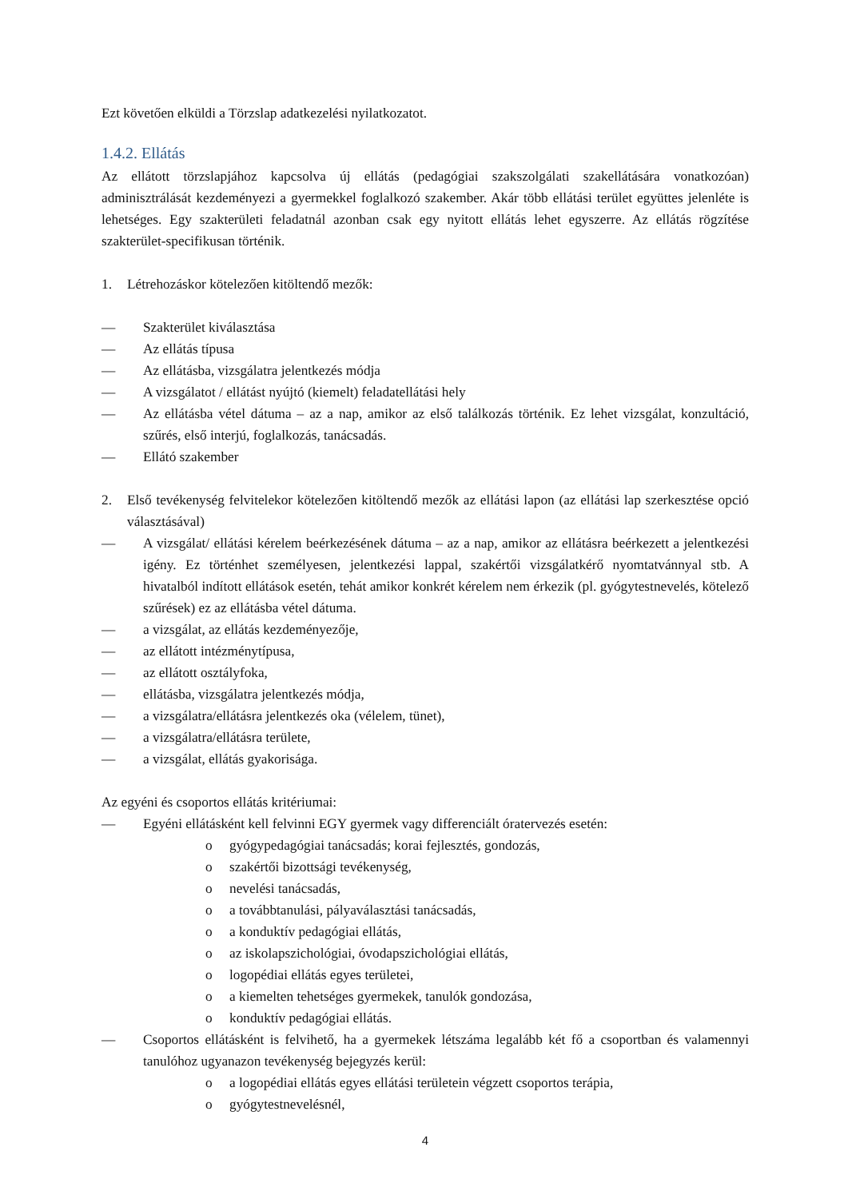Ezt követően elküldi a Törzslap adatkezelési nyilatkozatot.
1.4.2. Ellátás
Az ellátott törzslapjához kapcsolva új ellátás (pedagógiai szakszolgálati szakellátására vonatkozóan) adminisztrálását kezdeményezi a gyermekkel foglalkozó szakember. Akár több ellátási terület együttes jelenléte is lehetséges. Egy szakterületi feladatnál azonban csak egy nyitott ellátás lehet egyszerre. Az ellátás rögzítése szakterület-specifikusan történik.
1. Létrehozáskor kötelezően kitöltendő mezők:
— Szakterület kiválasztása
— Az ellátás típusa
— Az ellátásba, vizsgálatra jelentkezés módja
— A vizsgálatot / ellátást nyújtó (kiemelt) feladatellátási hely
— Az ellátásba vétel dátuma – az a nap, amikor az első találkozás történik. Ez lehet vizsgálat, konzultáció, szűrés, első interjú, foglalkozás, tanácsadás.
— Ellátó szakember
2. Első tevékenység felvitelekor kötelezően kitöltendő mezők az ellátási lapon (az ellátási lap szerkesztése opció választásával)
— A vizsgálat/ ellátási kérelem beérkezésének dátuma – az a nap, amikor az ellátásra beérkezett a jelentkezési igény. Ez történhet személyesen, jelentkezési lappal, szakértői vizsgálatkérő nyomtatvánnyal stb. A hivatalból indított ellátások esetén, tehát amikor konkrét kérelem nem érkezik (pl. gyógytestnevelés, kötelező szűrések) ez az ellátásba vétel dátuma.
— a vizsgálat, az ellátás kezdeményezője,
— az ellátott intézménytípusa,
— az ellátott osztályfoka,
— ellátásba, vizsgálatra jelentkezés módja,
— a vizsgálatra/ellátásra jelentkezés oka (vélelem, tünet),
— a vizsgálatra/ellátásra területe,
— a vizsgálat, ellátás gyakorisága.
Az egyéni és csoportos ellátás kritériumai:
— Egyéni ellátásként kell felvinni EGY gyermek vagy differenciált óratervezés esetén:
o gyógypedagógiai tanácsadás; korai fejlesztés, gondozás,
o szakértői bizottsági tevékenység,
o nevelési tanácsadás,
o a továbbtanulási, pályaválasztási tanácsadás,
o a konduktív pedagógiai ellátás,
o az iskolapszichológiai, óvodapszichológiai ellátás,
o logopédiai ellátás egyes területei,
o a kiemelten tehetséges gyermekek, tanulók gondozása,
o konduktív pedagógiai ellátás.
— Csoportos ellátásként is felvihető, ha a gyermekek létszáma legalább két fő a csoportban és valamennyi tanulóhoz ugyanazon tevékenység bejegyzés kerül:
o a logopédiai ellátás egyes ellátási területein végzett csoportos terápia,
o gyógytestnevelésnél,
4